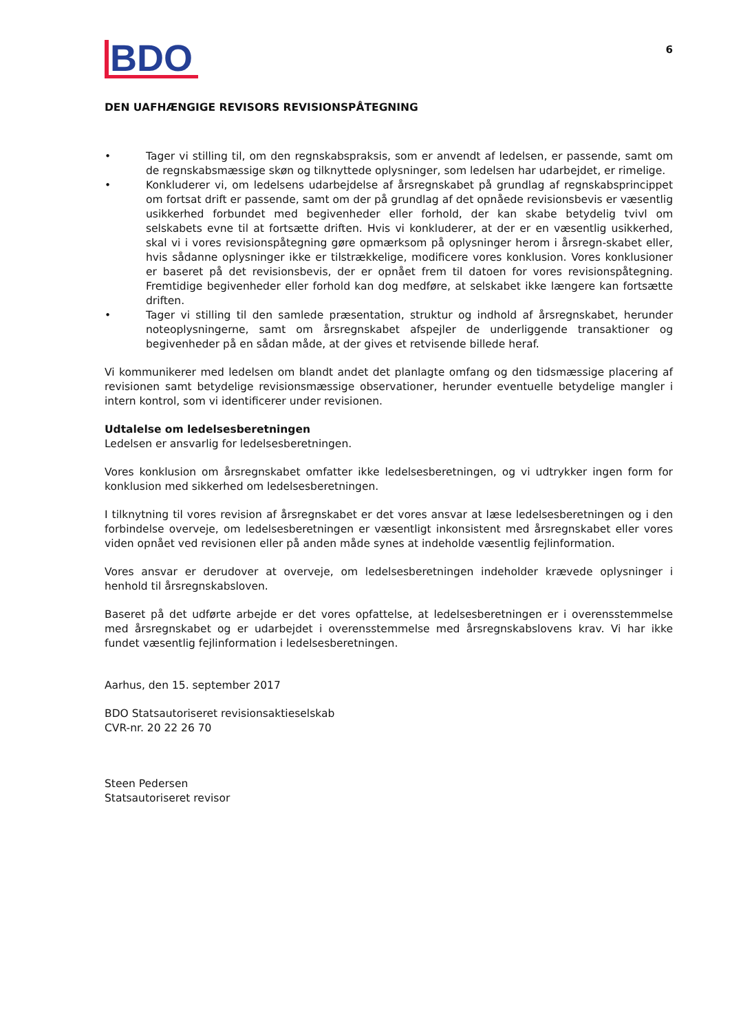BDO
6
DEN UAFHÆNGIGE REVISORS REVISIONSPÅTEGNING
• Tager vi stilling til, om den regnskabspraksis, som er anvendt af ledelsen, er passende, samt om de regnskabsmæssige skøn og tilknyttede oplysninger, som ledelsen har udarbejdet, er rimelige.
• Konkluderer vi, om ledelsens udarbejdelse af årsregnskabet på grundlag af regnskabsprincippet om fortsat drift er passende, samt om der på grundlag af det opnåede revisionsbevis er væsentlig usikkerhed forbundet med begivenheder eller forhold, der kan skabe betydelig tvivl om selskabets evne til at fortsætte driften. Hvis vi konkluderer, at der er en væsentlig usikkerhed, skal vi i vores revisionspåtegning gøre opmærksom på oplysninger herom i årsregn-skabet eller, hvis sådanne oplysninger ikke er tilstrækkelige, modificere vores konklusion. Vores konklusioner er baseret på det revisionsbevis, der er opnået frem til datoen for vores revisionspåtegning. Fremtidige begivenheder eller forhold kan dog medføre, at selskabet ikke længere kan fortsætte driften.
• Tager vi stilling til den samlede præsentation, struktur og indhold af årsregnskabet, herunder noteoplysningerne, samt om årsregnskabet afspejler de underliggende transaktioner og begivenheder på en sådan måde, at der gives et retvisende billede heraf.
Vi kommunikerer med ledelsen om blandt andet det planlagte omfang og den tidsmæssige placering af revisionen samt betydelige revisionsmæssige observationer, herunder eventuelle betydelige mangler i intern kontrol, som vi identificerer under revisionen.
Udtalelse om ledelsesberetningen
Ledelsen er ansvarlig for ledelsesberetningen.
Vores konklusion om årsregnskabet omfatter ikke ledelsesberetningen, og vi udtrykker ingen form for konklusion med sikkerhed om ledelsesberetningen.
I tilknytning til vores revision af årsregnskabet er det vores ansvar at læse ledelsesberetningen og i den forbindelse overveje, om ledelsesberetningen er væsentligt inkonsistent med årsregnskabet eller vores viden opnået ved revisionen eller på anden måde synes at indeholde væsentlig fejlinformation.
Vores ansvar er derudover at overveje, om ledelsesberetningen indeholder krævede oplysninger i henhold til årsregnskabsloven.
Baseret på det udførte arbejde er det vores opfattelse, at ledelsesberetningen er i overensstemmelse med årsregnskabet og er udarbejdet i overensstemmelse med årsregnskabslovens krav. Vi har ikke fundet væsentlig fejlinformation i ledelsesberetningen.
Aarhus, den 15. september 2017
BDO Statsautoriseret revisionsaktieselskab
CVR-nr. 20 22 26 70
Steen Pedersen
Statsautoriseret revisor